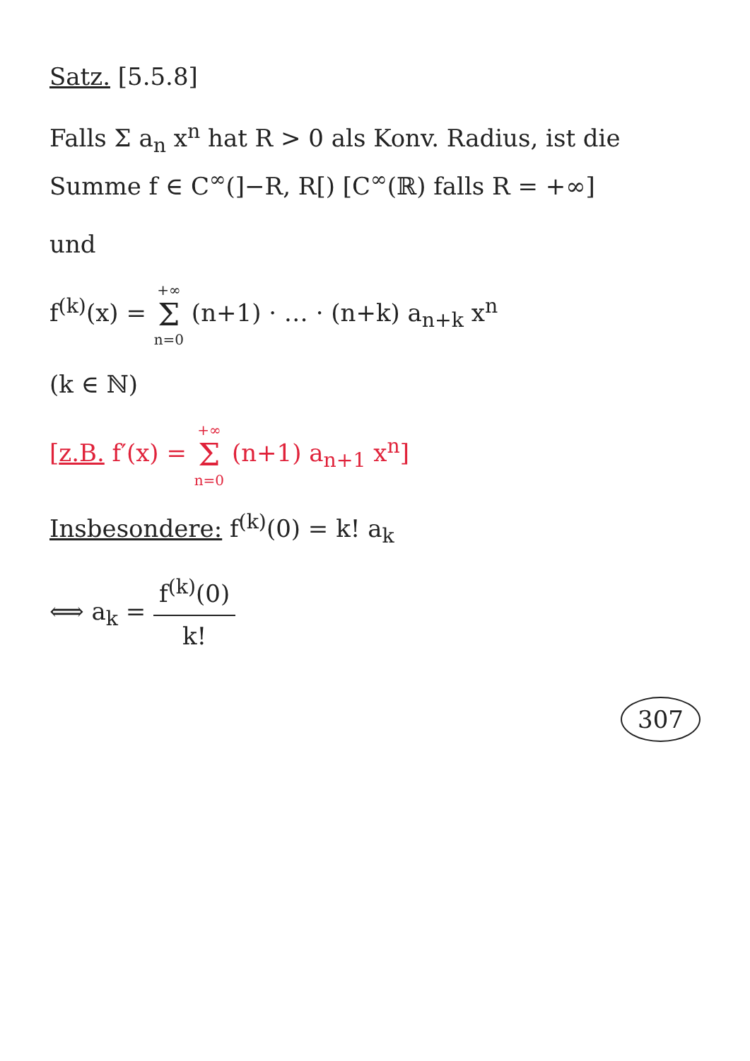Satz. [5.5.8]
Falls Σ a<sub>n</sub> x<sup>n</sup> hat R > 0 als Konv. Radius, ist die Summe f ∈ C<sup>∞</sup>(]−R, R[) [C<sup>∞</sup>(ℝ) falls R = +∞]
und
f<sup>(k)</sup>(x) = +∞ Σ n=0 (n+1) · … · (n+k) a<sub>n+k</sub> x<sup>n</sup>
(k ∈ ℕ)
[z.B. f′(x) = +∞ Σ n=0 (n+1) a<sub>n+1</sub> x<sup>n</sup>]
Insbesondere: f<sup>(k)</sup>(0) = k! a<sub>k</sub>
⟺ a<sub>k</sub> = f<sup>(k)</sup>(0) k!
307